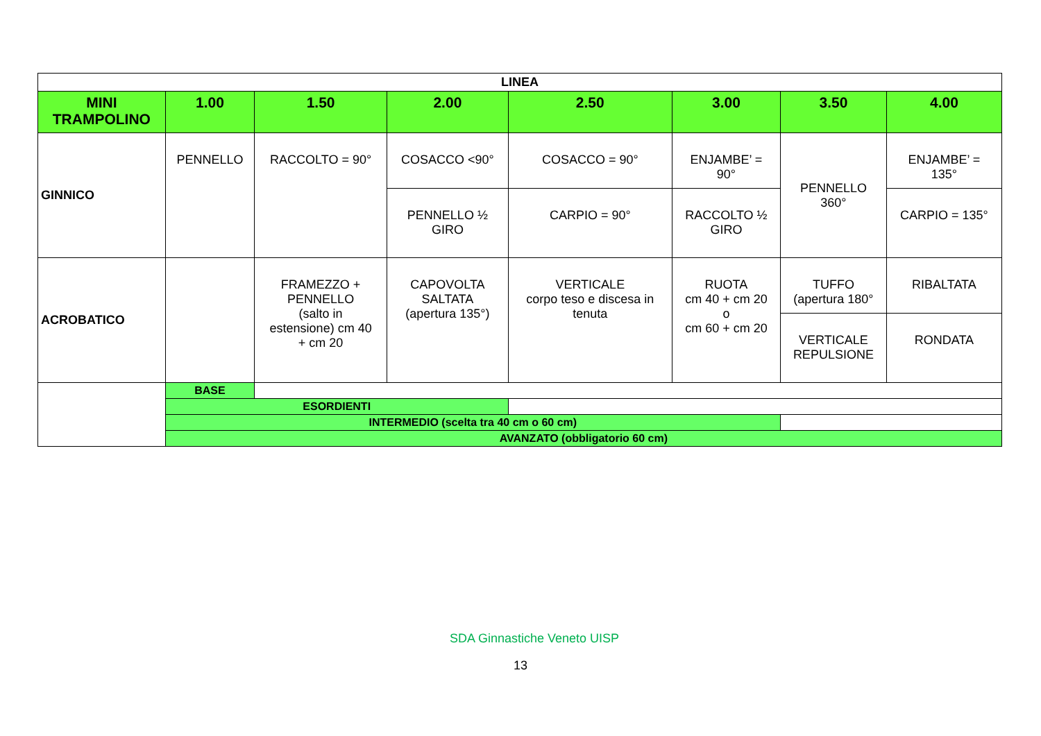| LINEA | | | | | | | |
| --- | --- | --- | --- | --- | --- | --- | --- |
| MINI TRAMPOLINO | 1.00 | 1.50 | 2.00 | 2.50 | 3.00 | 3.50 | 4.00 |
| GINNICO | PENNELLO | RACCOLTO = 90° | COSACCO <90° | COSACCO = 90° | ENJAMBE’ = 90° | PENNELLO 360° | ENJAMBE’ = 135° |
| | | | PENNELLO ½ GIRO | CARPIO = 90° | RACCOLTO ½ GIRO | | CARPIO = 135° |
| ACROBATICO | | FRAMEZZO + PENNELLO (salto in estensione) cm 40 + cm 20 | CAPOVOLTA SALTATA (apertura 135°) | VERTICALE corpo teso e discesa in tenuta | RUOTA cm 40 + cm 20 o cm 60 + cm 20 | TUFFO (apertura 180° | RIBALTATA |
| | | | | | | VERTICALE REPULSIONE | RONDATA |
| | BASE | | | | | | |
| | ESORDIENTI | | | | | | |
| | INTERMEDIO (scelta tra 40 cm o 60 cm) | | | | | | |
| | AVANZATO (obbligatorio 60 cm) | | | | | | |
SDA Ginnastiche Veneto UISP
13